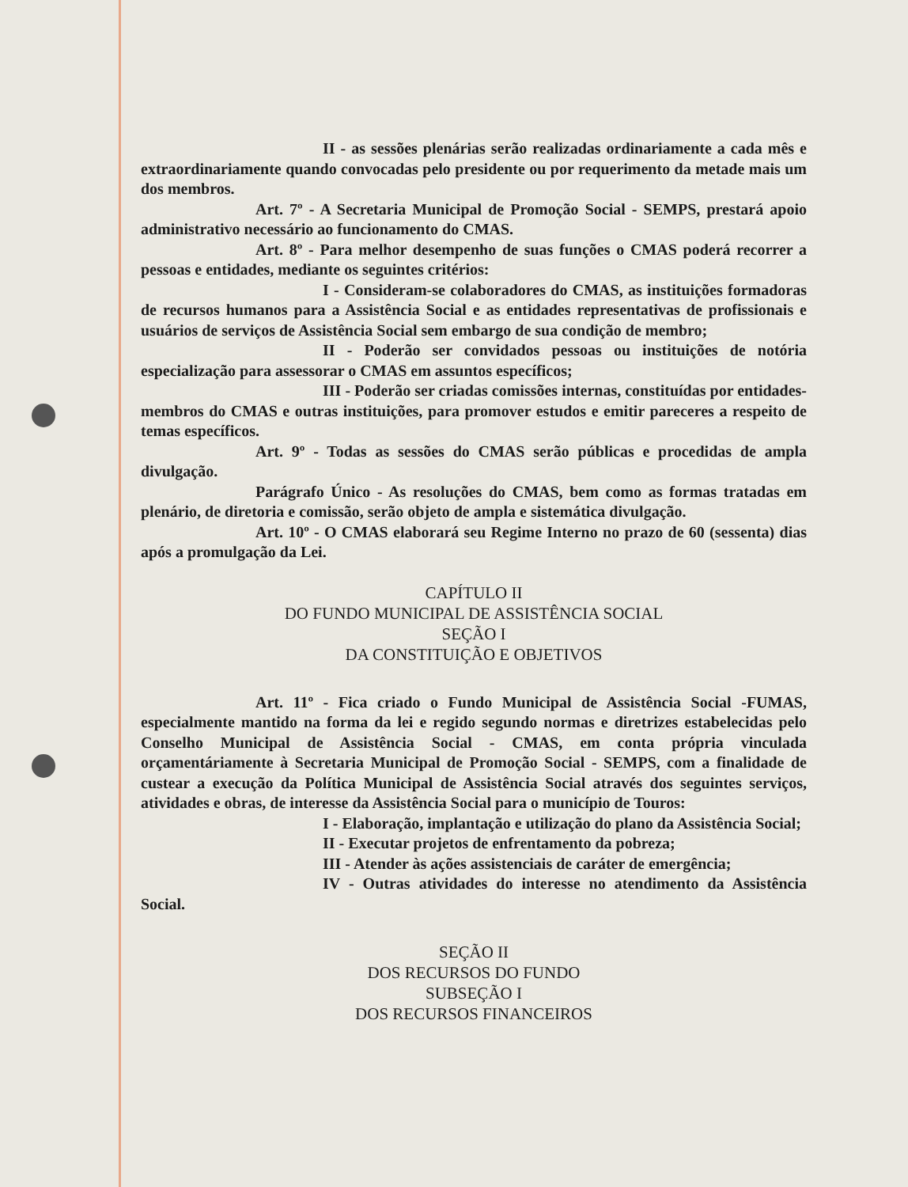II - as sessões plenárias serão realizadas ordinariamente a cada mês e extraordinariamente quando convocadas pelo presidente ou por requerimento da metade mais um dos membros.
Art. 7º - A Secretaria Municipal de Promoção Social - SEMPS, prestará apoio administrativo necessário ao funcionamento do CMAS.
Art. 8º - Para melhor desempenho de suas funções o CMAS poderá recorrer a pessoas e entidades, mediante os seguintes critérios:
I - Consideram-se colaboradores do CMAS, as instituições formadoras de recursos humanos para a Assistência Social e as entidades representativas de profissionais e usuários de serviços de Assistência Social sem embargo de sua condição de membro;
II - Poderão ser convidados pessoas ou instituições de notória especialização para assessorar o CMAS em assuntos específicos;
III - Poderão ser criadas comissões internas, constituídas por entidades-membros do CMAS e outras instituições, para promover estudos e emitir pareceres a respeito de temas específicos.
Art. 9º - Todas as sessões do CMAS serão públicas e procedidas de ampla divulgação.
Parágrafo Único - As resoluções do CMAS, bem como as formas tratadas em plenário, de diretoria e comissão, serão objeto de ampla e sistemática divulgação.
Art. 10º - O CMAS elaborará seu Regime Interno no prazo de 60 (sessenta) dias após a promulgação da Lei.
CAPÍTULO II
DO FUNDO MUNICIPAL DE ASSISTÊNCIA SOCIAL
SEÇÃO I
DA CONSTITUIÇÃO E OBJETIVOS
Art. 11º - Fica criado o Fundo Municipal de Assistência Social -FUMAS, especialmente mantido na forma da lei e regido segundo normas e diretrizes estabelecidas pelo Conselho Municipal de Assistência Social - CMAS, em conta própria vinculada orçamentáriamente à Secretaria Municipal de Promoção Social - SEMPS, com a finalidade de custear a execução da Política Municipal de Assistência Social através dos seguintes serviços, atividades e obras, de interesse da Assistência Social para o município de Touros:
I - Elaboração, implantação e utilização do plano da Assistência Social;
II - Executar projetos de enfrentamento da pobreza;
III - Atender às ações assistenciais de caráter de emergência;
IV - Outras atividades do interesse no atendimento da Assistência Social.
SEÇÃO II
DOS RECURSOS DO FUNDO
SUBSEÇÃO I
DOS RECURSOS FINANCEIROS